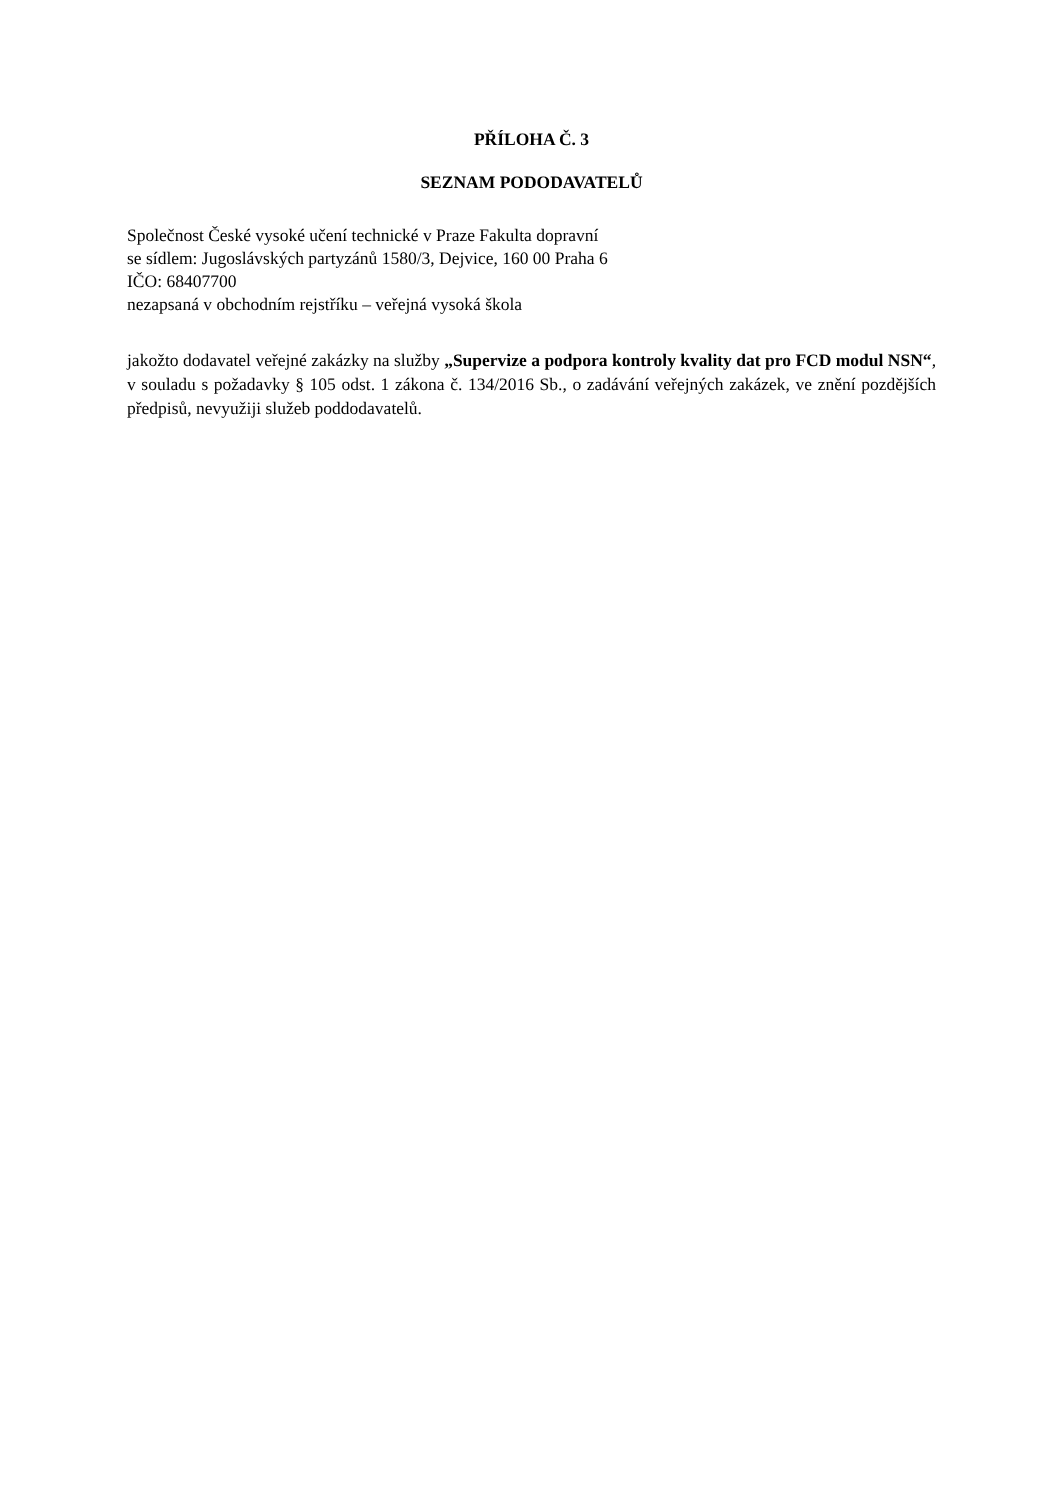PŘÍLOHA Č. 3
SEZNAM PODODAVATELŮ
Společnost České vysoké učení technické v Praze Fakulta dopravní
se sídlem: Jugoslávských partyzánů 1580/3, Dejvice, 160 00 Praha 6
IČO: 68407700
nezapsaná v obchodním rejstříku – veřejná vysoká škola
jakožto dodavatel veřejné zakázky na služby „Supervize a podpora kontroly kvality dat pro FCD modul NSN“, v souladu s požadavky § 105 odst. 1 zákona č. 134/2016 Sb., o zadávání veřejných zakázek, ve znění pozdějších předpisů, nevyužiji služeb poddodavatelů.